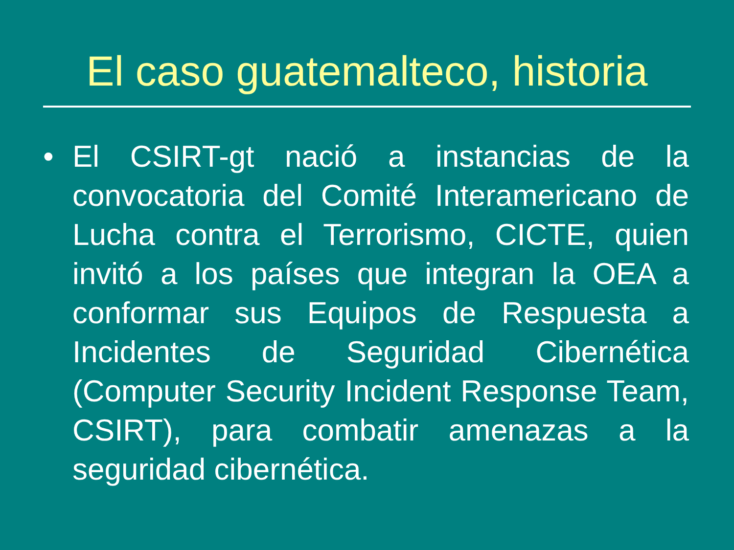El caso guatemalteco, historia
• El CSIRT-gt nació a instancias de la convocatoria del Comité Interamericano de Lucha contra el Terrorismo, CICTE, quien invitó a los países que integran la OEA a conformar sus Equipos de Respuesta a Incidentes de Seguridad Cibernética (Computer Security Incident Response Team, CSIRT), para combatir amenazas a la seguridad cibernética.